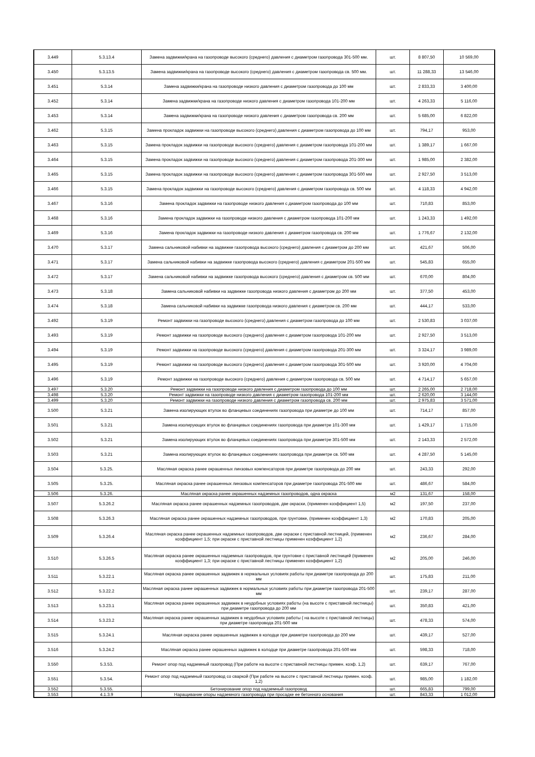| 3.449 | 5.3.13.4 | Замена задвижки/крана на газопроводе высокого (среднего) давления с диаметром газопровода 301-500 мм. | шт. | 8 807,50 | 10 569,00 |
| 3.450 | 5.3.13.5 | Замена задвижки/крана на газопроводе высокого (среднего) давления с диаметром газопровода св. 500 мм. | шт. | 11 288,33 | 13 546,00 |
| 3.451 | 5.3.14 | Замена задвижки/крана на газопроводе низкого давления с диаметром газопровода до 100 мм | шт. | 2 833,33 | 3 400,00 |
| 3.452 | 5.3.14 | Замена задвижки/крана на газопроводе низкого давления с диаметром газопровода 101-200 мм | шт. | 4 263,33 | 5 116,00 |
| 3.453 | 5.3.14 | Замена задвижки/крана на газопроводе низкого давления с диаметром газопровода св. 200 мм | шт. | 5 685,00 | 6 822,00 |
| 3.462 | 5.3.15 | Замена прокладок задвижки на газопроводе высокого (среднего) давления с диаметром газопровода до 100 мм | шт. | 794,17 | 953,00 |
| 3.463 | 5.3.15 | Замена прокладок задвижки на газопроводе высокого (среднего) давления с диаметром газопровода 101-200 мм | шт. | 1 389,17 | 1 667,00 |
| 3.464 | 5.3.15 | Замена прокладок задвижки на газопроводе высокого (среднего) давления с диаметром газопровода 201-300 мм | шт. | 1 985,00 | 2 382,00 |
| 3.465 | 5.3.15 | Замена прокладок задвижки на газопроводе высокого (среднего) давления с диаметром газопровода 301-500 мм | шт. | 2 927,50 | 3 513,00 |
| 3.466 | 5.3.15 | Замена прокладок задвижки на газопроводе высокого (среднего) давления с диаметром газопровода св. 500 мм | шт. | 4 118,33 | 4 942,00 |
| 3.467 | 5.3.16 | Замена прокладок задвижки на газопроводе низкого давления с диаметром газопровода до 100 мм | шт. | 710,83 | 853,00 |
| 3.468 | 5.3.16 | Замена прокладок задвижки на газопроводе низкого давления с диаметром газопровода 101-200 мм | шт. | 1 243,33 | 1 492,00 |
| 3.469 | 5.3.16 | Замена прокладок задвижки на газопроводе низкого давления с диаметром газопровода св. 200 мм | шт. | 1 776,67 | 2 132,00 |
| 3.470 | 5.3.17 | Замена сальниковой набивки на задвижке газопровода высокого (среднего) давления с диаметром до 200 мм | шт. | 421,67 | 506,00 |
| 3.471 | 5.3.17 | Замена сальниковой набивки на задвижке газопровода высокого (среднего) давления с диаметром 201-500 мм | шт. | 545,83 | 655,00 |
| 3.472 | 5.3.17 | Замена сальниковой набивки на задвижке газопровода высокого (среднего) давления с диаметром св. 500 мм | шт. | 670,00 | 804,00 |
| 3.473 | 5.3.18 | Замена сальниковой набивки на задвижке газопровода низкого давления с диаметром до 200 мм | шт. | 377,50 | 453,00 |
| 3.474 | 5.3.18 | Замена сальниковой набивки на задвижке газопровода низкого давления с диаметром св. 200 мм | шт. | 444,17 | 533,00 |
| 3.492 | 5.3.19 | Ремонт задвижки на газопроводе высокого (среднего) давления с диаметром газопровода до 100 мм | шт. | 2 530,83 | 3 037,00 |
| 3.493 | 5.3.19 | Ремонт задвижки на газопроводе высокого (среднего) давления с диаметром газопровода 101-200 мм | шт. | 2 927,50 | 3 513,00 |
| 3.494 | 5.3.19 | Ремонт задвижки на газопроводе высокого (среднего) давления с диаметром газопровода 201-300 мм | шт. | 3 324,17 | 3 989,00 |
| 3.495 | 5.3.19 | Ремонт задвижки на газопроводе высокого (среднего) давления с диаметром газопровода 301-500 мм | шт. | 3 920,00 | 4 704,00 |
| 3.496 | 5.3.19 | Ремонт задвижки на газопроводе высокого (среднего) давления с диаметром газопровода св. 500 мм | шт. | 4 714,17 | 5 657,00 |
| 3.497 | 5.3.20 | Ремонт задвижки на газопроводе низкого давления с диаметром газопровода до 100 мм | шт. | 2 265,00 | 2 718,00 |
| 3.498 | 5.3.20 | Ремонт задвижки на газопроводе низкого давления с диаметром газопровода 101-200 мм | шт. | 2 620,00 | 3 144,00 |
| 3.499 | 5.3.20 | Ремонт задвижки на газопроводе низкого давления с диаметром газопровода св. 200 мм | шт. | 2 975,83 | 3 571,00 |
| 3.500 | 5.3.21 | Замена изолирующих втулок во фланцевых соединениях газопровода при диаметре до 100 мм | шт. | 714,17 | 857,00 |
| 3.501 | 5.3.21 | Замена изолирующих втулок во фланцевых соединениях газопровода при диаметре 101-300 мм | шт. | 1 429,17 | 1 715,00 |
| 3.502 | 5.3.21 | Замена изолирующих втулок во фланцевых соединениях газопровода при диаметре 301-500 мм | шт. | 2 143,33 | 2 572,00 |
| 3.503 | 5.3.21 | Замена изолирующих втулок во фланцевых соединениях газопровода при диаметре св. 500 мм | шт. | 4 287,50 | 5 145,00 |
| 3.504 | 5.3.25. | Масляная окраска ранее окрашенных линзовых компенсаторов при диаметре газопровода до 200 мм | шт. | 243,33 | 292,00 |
| 3.505 | 5.3.25. | Масляная окраска ранее окрашенных линзовых компенсаторов при диаметре газопровода 201-500 мм | шт. | 486,67 | 584,00 |
| 3.506 | 5.3.26. | Масляная окраска ранее окрашенных надземных газопроводов, одна окраска | м2 | 131,67 | 158,00 |
| 3.507 | 5.3.26.2 | Масляная окраска ранее окрашенных надземных газопроводов, две окраски, (применен коэффициент 1,5) | м2 | 197,50 | 237,00 |
| 3.508 | 5.3.26.3 | Масляная окраска ранее окрашенных надземных газопроводов, при грунтовке, (применен коэффициент 1,3) | м2 | 170,83 | 205,00 |
| 3.509 | 5.3.26.4 | Масляная окраска ранее окрашенных надземных газопроводов, две окраски с приставной лестницей, (применен коэффициент 1,5; при окраске с приставной лестницы применен коэффициент 1,2) | м2 | 236,67 | 284,00 |
| 3.510 | 5.3.26.5 | Масляная окраска ранее окрашенных надземных газопроводов, при грунтовке с приставной лестницей (применен коэффициент 1,3; при окраске с приставной лестницы применен коэффициент 1,2) | м2 | 205,00 | 246,00 |
| 3.511 | 5.3.22.1 | Масляная окраска ранее окрашенных задвижек в нормальных условиях работы при диаметре газопровода до 200 мм | шт. | 175,83 | 211,00 |
| 3.512 | 5.3.22.2 | Масляная окраска ранее окрашенных задвижек в нормальных условиях работы при диаметре газопровода 201-500 мм | шт. | 239,17 | 287,00 |
| 3.513 | 5.3.23.1 | Масляная окраска ранее окрашенных задвижек в неудобных условиях работы (на высоте с приставной лестницы) при диаметре газопровода до 200 мм | шт. | 350,83 | 421,00 |
| 3.514 | 5.3.23.2 | Масляная окраска ранее окрашенных задвижек в неудобных условиях работы ( на высоте с приставной лестницы) при диаметре газопровода 201-500 мм | шт. | 478,33 | 574,00 |
| 3.515 | 5.3.24.1 | Масляная окраска ранее окрашенных задвижек в колодце при диаметре газопровода до 200 мм | шт. | 439,17 | 527,00 |
| 3.516 | 5.3.24.2 | Масляная окраска ранее окрашенных задвижек в колодце при диаметре газопровода 201-500 мм | шт. | 598,33 | 718,00 |
| 3.550 | 5.3.53. | Ремонт опор под надземный газопровод (При работе на высоте с приставной лестницы примен. коэф. 1,2) | шт. | 639,17 | 767,00 |
| 3.551 | 5.3.54. | Ремонт опор под надземный газопровод со сваркой (При работе на высоте с приставной лестницы примен. коэф. 1,2) | шт. | 985,00 | 1 182,00 |
| 3.552 | 5.3.55. | Бетонирование опор под надземный газопровод | шт. | 665,83 | 799,00 |
| 3.553 | 4.1.3.9 | Наращивание опоры надземного газопровода при просадке ее бетонного основания | шт. | 843,33 | 1 012,00 |